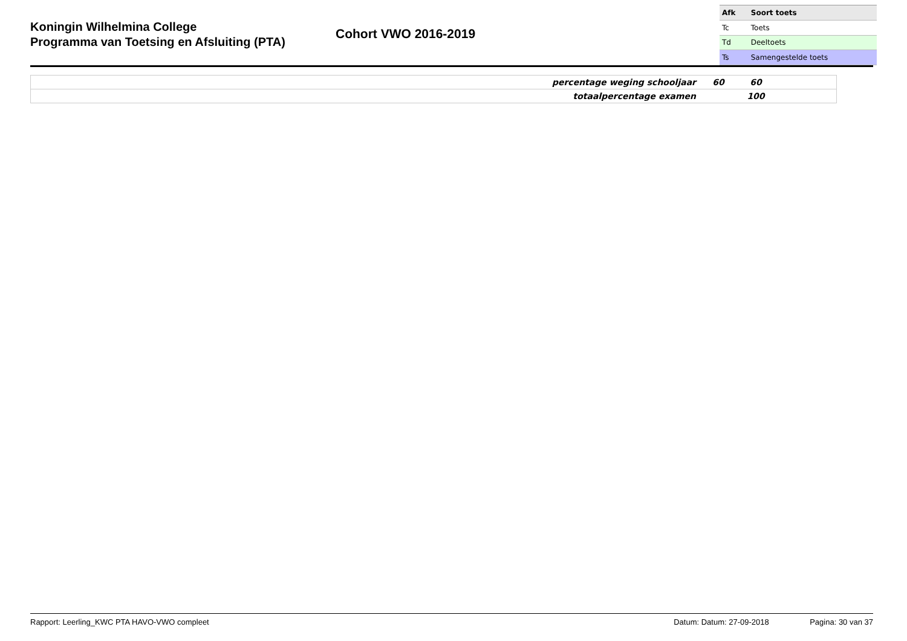Koningin Wilhelmina College
Programma van Toetsing en Afsluiting (PTA)
Cohort VWO 2016-2019
| Afk | Soort toets |
| --- | --- |
| Tc | Toets |
| Td | Deeltoets |
| Ts | Samengestelde toets |
| percentage weging schooljaar | 60 | 60 | |
| totaalpercentage examen | | 100 | |
Rapport: Leerling_KWC PTA HAVO-VWO compleet Datum: Datum: 27-09-2018 Pagina: 30 van 37